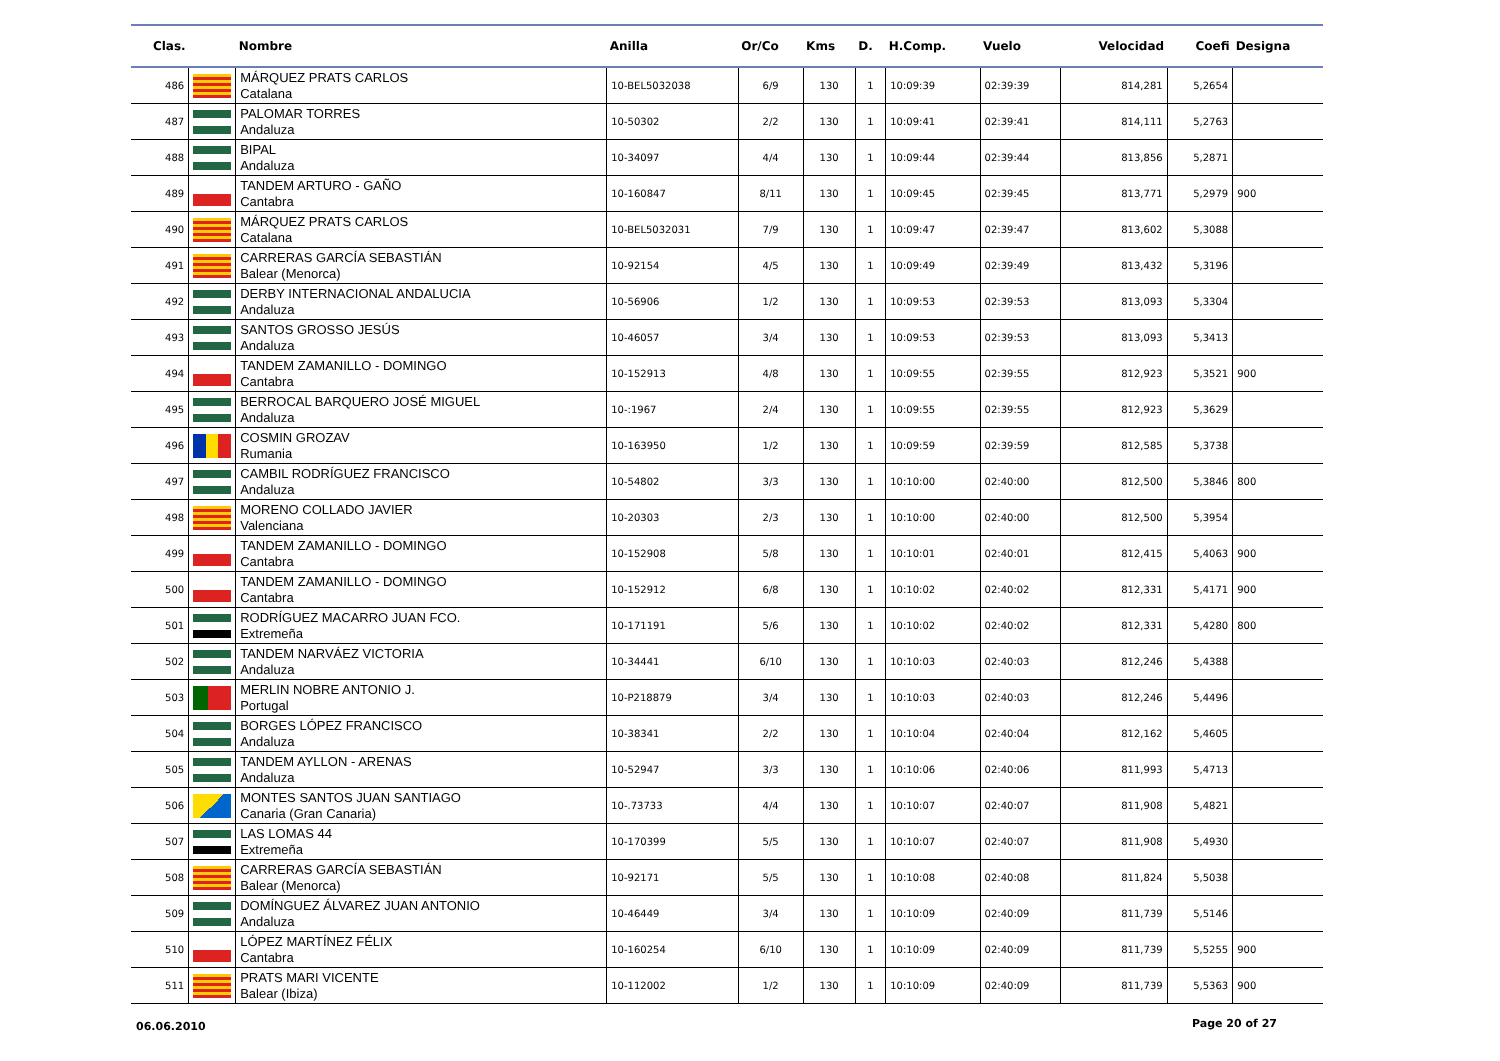| Clas. | | Nombre | Anilla | Or/Co | Kms | D. | H.Comp. | Vuelo | Velocidad | Coefi | Designa |
| --- | --- | --- | --- | --- | --- | --- | --- | --- | --- | --- | --- |
| 486 | | MÁRQUEZ PRATS CARLOS Catalana | 10-BEL5032038 | 6/9 | 130 | 1 | 10:09:39 | 02:39:39 | 814,281 | 5,2654 | |
| 487 | | PALOMAR TORRES Andaluza | 10-50302 | 2/2 | 130 | 1 | 10:09:41 | 02:39:41 | 814,111 | 5,2763 | |
| 488 | | BIPAL Andaluza | 10-34097 | 4/4 | 130 | 1 | 10:09:44 | 02:39:44 | 813,856 | 5,2871 | |
| 489 | | TANDEM ARTURO - GAÑO Cantabra | 10-160847 | 8/11 | 130 | 1 | 10:09:45 | 02:39:45 | 813,771 | 5,2979 | 900 |
| 490 | | MÁRQUEZ PRATS CARLOS Catalana | 10-BEL5032031 | 7/9 | 130 | 1 | 10:09:47 | 02:39:47 | 813,602 | 5,3088 | |
| 491 | | CARRERAS GARCÍA SEBASTIÁN Balear (Menorca) | 10-92154 | 4/5 | 130 | 1 | 10:09:49 | 02:39:49 | 813,432 | 5,3196 | |
| 492 | | DERBY INTERNACIONAL ANDALUCIA Andaluza | 10-56906 | 1/2 | 130 | 1 | 10:09:53 | 02:39:53 | 813,093 | 5,3304 | |
| 493 | | SANTOS GROSSO JESÚS Andaluza | 10-46057 | 3/4 | 130 | 1 | 10:09:53 | 02:39:53 | 813,093 | 5,3413 | |
| 494 | | TANDEM ZAMANILLO - DOMINGO Cantabra | 10-152913 | 4/8 | 130 | 1 | 10:09:55 | 02:39:55 | 812,923 | 5,3521 | 900 |
| 495 | | BERROCAL BARQUERO JOSÉ MIGUEL Andaluza | 10-:1967 | 2/4 | 130 | 1 | 10:09:55 | 02:39:55 | 812,923 | 5,3629 | |
| 496 | | COSMIN GROZAV Rumania | 10-163950 | 1/2 | 130 | 1 | 10:09:59 | 02:39:59 | 812,585 | 5,3738 | |
| 497 | | CAMBIL RODRÍGUEZ FRANCISCO Andaluza | 10-54802 | 3/3 | 130 | 1 | 10:10:00 | 02:40:00 | 812,500 | 5,3846 | 800 |
| 498 | | MORENO COLLADO JAVIER Valenciana | 10-20303 | 2/3 | 130 | 1 | 10:10:00 | 02:40:00 | 812,500 | 5,3954 | |
| 499 | | TANDEM ZAMANILLO - DOMINGO Cantabra | 10-152908 | 5/8 | 130 | 1 | 10:10:01 | 02:40:01 | 812,415 | 5,4063 | 900 |
| 500 | | TANDEM ZAMANILLO - DOMINGO Cantabra | 10-152912 | 6/8 | 130 | 1 | 10:10:02 | 02:40:02 | 812,331 | 5,4171 | 900 |
| 501 | | RODRÍGUEZ MACARRO JUAN FCO. Extremeña | 10-171191 | 5/6 | 130 | 1 | 10:10:02 | 02:40:02 | 812,331 | 5,4280 | 800 |
| 502 | | TANDEM NARVÁEZ VICTORIA Andaluza | 10-34441 | 6/10 | 130 | 1 | 10:10:03 | 02:40:03 | 812,246 | 5,4388 | |
| 503 | | MERLIN NOBRE ANTONIO J. Portugal | 10-P218879 | 3/4 | 130 | 1 | 10:10:03 | 02:40:03 | 812,246 | 5,4496 | |
| 504 | | BORGES LÓPEZ FRANCISCO Andaluza | 10-38341 | 2/2 | 130 | 1 | 10:10:04 | 02:40:04 | 812,162 | 5,4605 | |
| 505 | | TANDEM AYLLON - ARENAS Andaluza | 10-52947 | 3/3 | 130 | 1 | 10:10:06 | 02:40:06 | 811,993 | 5,4713 | |
| 506 | | MONTES SANTOS JUAN SANTIAGO Canaria (Gran Canaria) | 10-.73733 | 4/4 | 130 | 1 | 10:10:07 | 02:40:07 | 811,908 | 5,4821 | |
| 507 | | LAS LOMAS 44 Extremeña | 10-170399 | 5/5 | 130 | 1 | 10:10:07 | 02:40:07 | 811,908 | 5,4930 | |
| 508 | | CARRERAS GARCÍA SEBASTIÁN Balear (Menorca) | 10-92171 | 5/5 | 130 | 1 | 10:10:08 | 02:40:08 | 811,824 | 5,5038 | |
| 509 | | DOMÍNGUEZ ÁLVAREZ JUAN ANTONIO Andaluza | 10-46449 | 3/4 | 130 | 1 | 10:10:09 | 02:40:09 | 811,739 | 5,5146 | |
| 510 | | LÓPEZ MARTÍNEZ FÉLIX Cantabra | 10-160254 | 6/10 | 130 | 1 | 10:10:09 | 02:40:09 | 811,739 | 5,5255 | 900 |
| 511 | | PRATS MARI VICENTE Balear (Ibiza) | 10-112002 | 1/2 | 130 | 1 | 10:10:09 | 02:40:09 | 811,739 | 5,5363 | 900 |
06.06.2010 Page 20 of 27